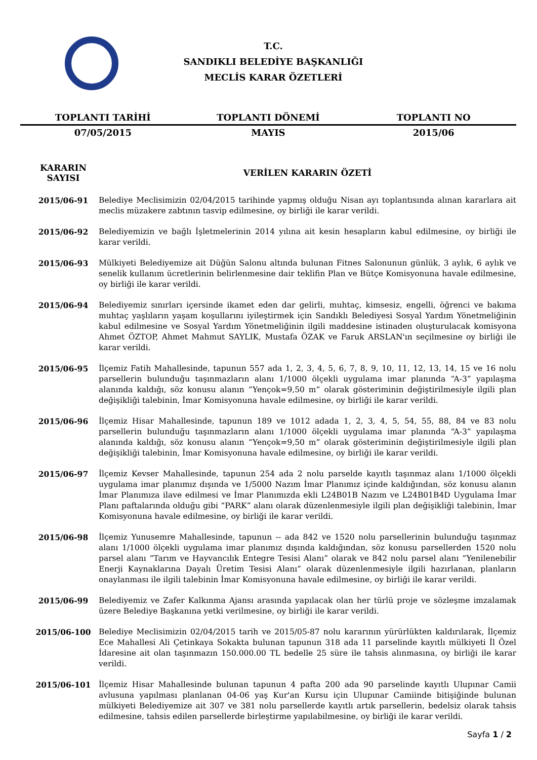T.C.
SANDIKLI BELEDİYE BAŞKANLIĞI
MECLİS KARAR ÖZETLERİ
| TOPLANTI TARİHİ | TOPLANTI DÖNEMİ | TOPLANTI NO |
| 07/05/2015 | MAYIS | 2015/06 |
| KARARIN SAYISI | VERİLEN KARARIN ÖZETİ |
| --- | --- |
| 2015/06-91 | Belediye Meclisimizin 02/04/2015 tarihinde yapmış olduğu Nisan ayı toplantısında alınan kararlara ait meclis müzakere zabtının tasvip edilmesine, oy birliği ile karar verildi. |
| 2015/06-92 | Belediyemizin ve bağlı İşletmelerinin 2014 yılına ait kesin hesapların kabul edilmesine, oy birliği ile karar verildi. |
| 2015/06-93 | Mülkiyeti Belediyemize ait Düğün Salonu altında bulunan Fitnes Salonunun günlük, 3 aylık, 6 aylık ve senelik kullanım ücretlerinin belirlenmesine dair teklifin Plan ve Bütçe Komisyonuna havale edilmesine, oy birliği ile karar verildi. |
| 2015/06-94 | Belediyemiz sınırları içersinde ikamet eden dar gelirli, muhtaç, kimsesiz, engelli, öğrenci ve bakıma muhtaç yaşlıların yaşam koşullarını iyileştirmek için Sandıklı Belediyesi Sosyal Yardım Yönetmeliğinin kabul edilmesine ve Sosyal Yardım Yönetmeliğinin ilgili maddesine istinaden oluşturulacak komisyona Ahmet ÖZTOP, Ahmet Mahmut SAYLIK, Mustafa ÖZAK ve Faruk ARSLAN'ın seçilmesine oy birliği ile karar verildi. |
| 2015/06-95 | İlçemiz Fatih Mahallesinde, tapunun 557 ada 1, 2, 3, 4, 5, 6, 7, 8, 9, 10, 11, 12, 13, 14, 15 ve 16 nolu parsellerin bulunduğu taşınmazların alanı 1/1000 ölçekli uygulama imar planında “A-3” yapılaşma alanında kaldığı, söz konusu alanın “Yençok=9,50 m” olarak gösteriminin değiştirilmesiyle ilgili plan değişikliği talebinin, İmar Komisyonuna havale edilmesine, oy birliği ile karar verildi. |
| 2015/06-96 | İlçemiz Hisar Mahallesinde, tapunun 189 ve 1012 adada 1, 2, 3, 4, 5, 54, 55, 88, 84 ve 83 nolu parsellerin bulunduğu taşınmazların alanı 1/1000 ölçekli uygulama imar planında “A-3” yapılaşma alanında kaldığı, söz konusu alanın “Yençok=9,50 m” olarak gösteriminin değiştirilmesiyle ilgili plan değişikliği talebinin, İmar Komisyonuna havale edilmesine, oy birliği ile karar verildi. |
| 2015/06-97 | İlçemiz Kevser Mahallesinde, tapunun 254 ada 2 nolu parselde kayıtlı taşınmaz alanı 1/1000 ölçekli uygulama imar planımız dışında ve 1/5000 Nazım İmar Planımız içinde kaldığından, söz konusu alanın İmar Planımıza ilave edilmesi ve İmar Planımızda ekli L24B01B Nazım ve L24B01B4D Uygulama İmar Planı paftalarında olduğu gibi “PARK” alanı olarak düzenlenmesiyle ilgili plan değişikliği talebinin, İmar Komisyonuna havale edilmesine, oy birliği ile karar verildi. |
| 2015/06-98 | İlçemiz Yunusemre Mahallesinde, tapunun -- ada 842 ve 1520 nolu parsellerinin bulunduğu taşınmaz alanı 1/1000 ölçekli uygulama imar planımız dışında kaldığından, söz konusu parsellerden 1520 nolu parsel alanı “Tarım ve Hayvancılık Entegre Tesisi Alanı” olarak ve 842 nolu parsel alanı “Yenilenebilir Enerji Kaynaklarına Dayalı Üretim Tesisi Alanı” olarak düzenlenmesiyle ilgili hazırlanan, planların onaylanması ile ilgili talebinin İmar Komisyonuna havale edilmesine, oy birliği ile karar verildi. |
| 2015/06-99 | Belediyemiz ve Zafer Kalkınma Ajansı arasında yapılacak olan her türlü proje ve sözleşme imzalamak üzere Belediye Başkanına yetki verilmesine, oy birliği ile karar verildi. |
| 2015/06-100 | Belediye Meclisimizin 02/04/2015 tarih ve 2015/05-87 nolu kararının yürürlükten kaldırılarak, İlçemiz Ece Mahallesi Ali Çetinkaya Sokakta bulunan tapunun 318 ada 11 parselinde kayıtlı mülkiyeti İl Özel İdaresine ait olan taşınmazın 150.000.00 TL bedelle 25 süre ile tahsis alınmasına, oy birliği ile karar verildi. |
| 2015/06-101 | İlçemiz Hisar Mahallesinde bulunan tapunun 4 pafta 200 ada 90 parselinde kayıtlı Ulupınar Camii avlusuna yapılması planlanan 04-06 yaş Kur'an Kursu için Ulupınar Camiinde bitişiğinde bulunan mülkiyeti Belediyemize ait 307 ve 381 nolu parsellerde kayıtlı artık parsellerin, bedelsiz olarak tahsis edilmesine, tahsis edilen parsellerde birleştirme yapılabilmesine, oy birliği ile karar verildi. |
Sayfa 1 / 2